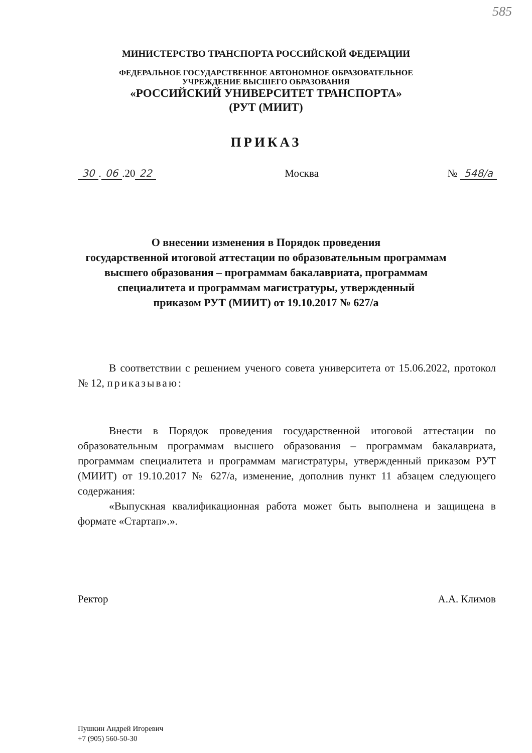585
МИНИСТЕРСТВО ТРАНСПОРТА РОССИЙСКОЙ ФЕДЕРАЦИИ
ФЕДЕРАЛЬНОЕ ГОСУДАРСТВЕННОЕ АВТОНОМНОЕ ОБРАЗОВАТЕЛЬНОЕ
УЧРЕЖДЕНИЕ ВЫСШЕГО ОБРАЗОВАНИЯ
«РОССИЙСКИЙ УНИВЕРСИТЕТ ТРАНСПОРТА»
(РУТ (МИИТ)
ПРИКАЗ
30. 06.20 22 Москва № 548/а
О внесении изменения в Порядок проведения
государственной итоговой аттестации по образовательным программам
высшего образования – программам бакалавриата, программам
специалитета и программам магистратуры, утвержденный
приказом РУТ (МИИТ) от 19.10.2017 № 627/а
В соответствии с решением ученого совета университета от 15.06.2022, протокол № 12, приказываю:
Внести в Порядок проведения государственной итоговой аттестации по образовательным программам высшего образования – программам бакалавриата, программам специалитета и программам магистратуры, утвержденный приказом РУТ (МИИТ) от 19.10.2017 № 627/а, изменение, дополнив пункт 11 абзацем следующего содержания:
«Выпускная квалификационная работа может быть выполнена и защищена в формате «Стартап».».
Ректор А.А. Климов
Пушкин Андрей Игоревич
+7 (905) 560-50-30